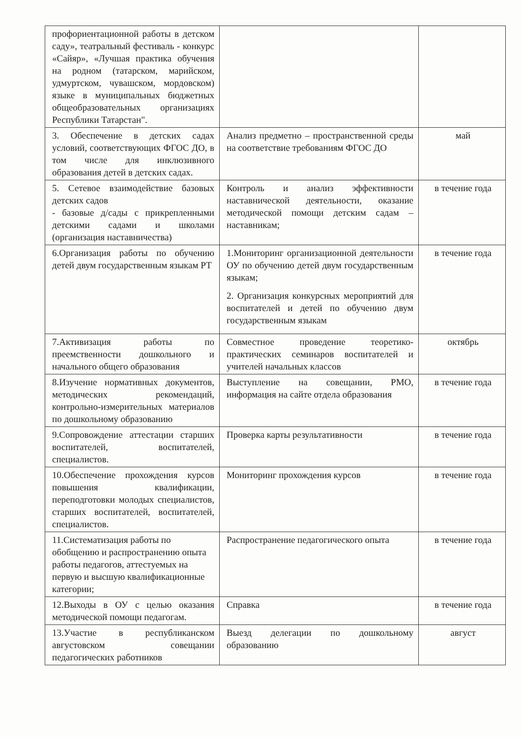| профориентационной работы в детском саду», театральный фестиваль - конкурс «Сайяр», «Лучшая практика обучения на родном (татарском, марийском, удмуртском, чувашском, мордовском) языке в муниципальных бюджетных общеобразовательных организациях Республики Татарстан". | | |
| 3. Обеспечение в детских садах условий, соответствующих ФГОС ДО, в том числе для инклюзивного образования детей в детских садах. | Анализ предметно – пространственной среды на соответствие требованиям ФГОС ДО | май |
| 5. Сетевое взаимодействие базовых детских садов - базовые д/сады с прикрепленными детскими садами и школами (организация наставничества) | Контроль и анализ эффективности наставнической деятельности, оказание методической помощи детским садам – наставникам; | в течение года |
| 6.Организация работы по обучению детей двум государственным языкам РТ | 1.Мониторинг организационной деятельности ОУ по обучению детей двум государственным языкам; 2. Организация конкурсных мероприятий для воспитателей и детей по обучению двум государственным языкам | в течение года |
| 7.Активизация работы по преемственности дошкольного и начального общего образования | Совместное проведение теоретико-практических семинаров воспитателей и учителей начальных классов | октябрь |
| 8.Изучение нормативных документов, методических рекомендаций, контрольно-измерительных материалов по дошкольному образованию | Выступление на совещании, РМО, информация на сайте отдела образования | в течение года |
| 9.Сопровождение аттестации старших воспитателей, воспитателей, специалистов. | Проверка карты результативности | в течение года |
| 10.Обеспечение прохождения курсов повышения квалификации, переподготовки молодых специалистов, старших воспитателей, воспитателей, специалистов. | Мониторинг прохождения курсов | в течение года |
| 11.Систематизация работы по обобщению и распространению опыта работы педагогов, аттестуемых на первую и высшую квалификационные категории; | Распространение педагогического опыта | в течение года |
| 12.Выходы в ОУ с целью оказания методической помощи педагогам. | Справка | в течение года |
| 13.Участие в республиканском августовском совещании педагогических работников | Выезд делегации по дошкольному образованию | август |